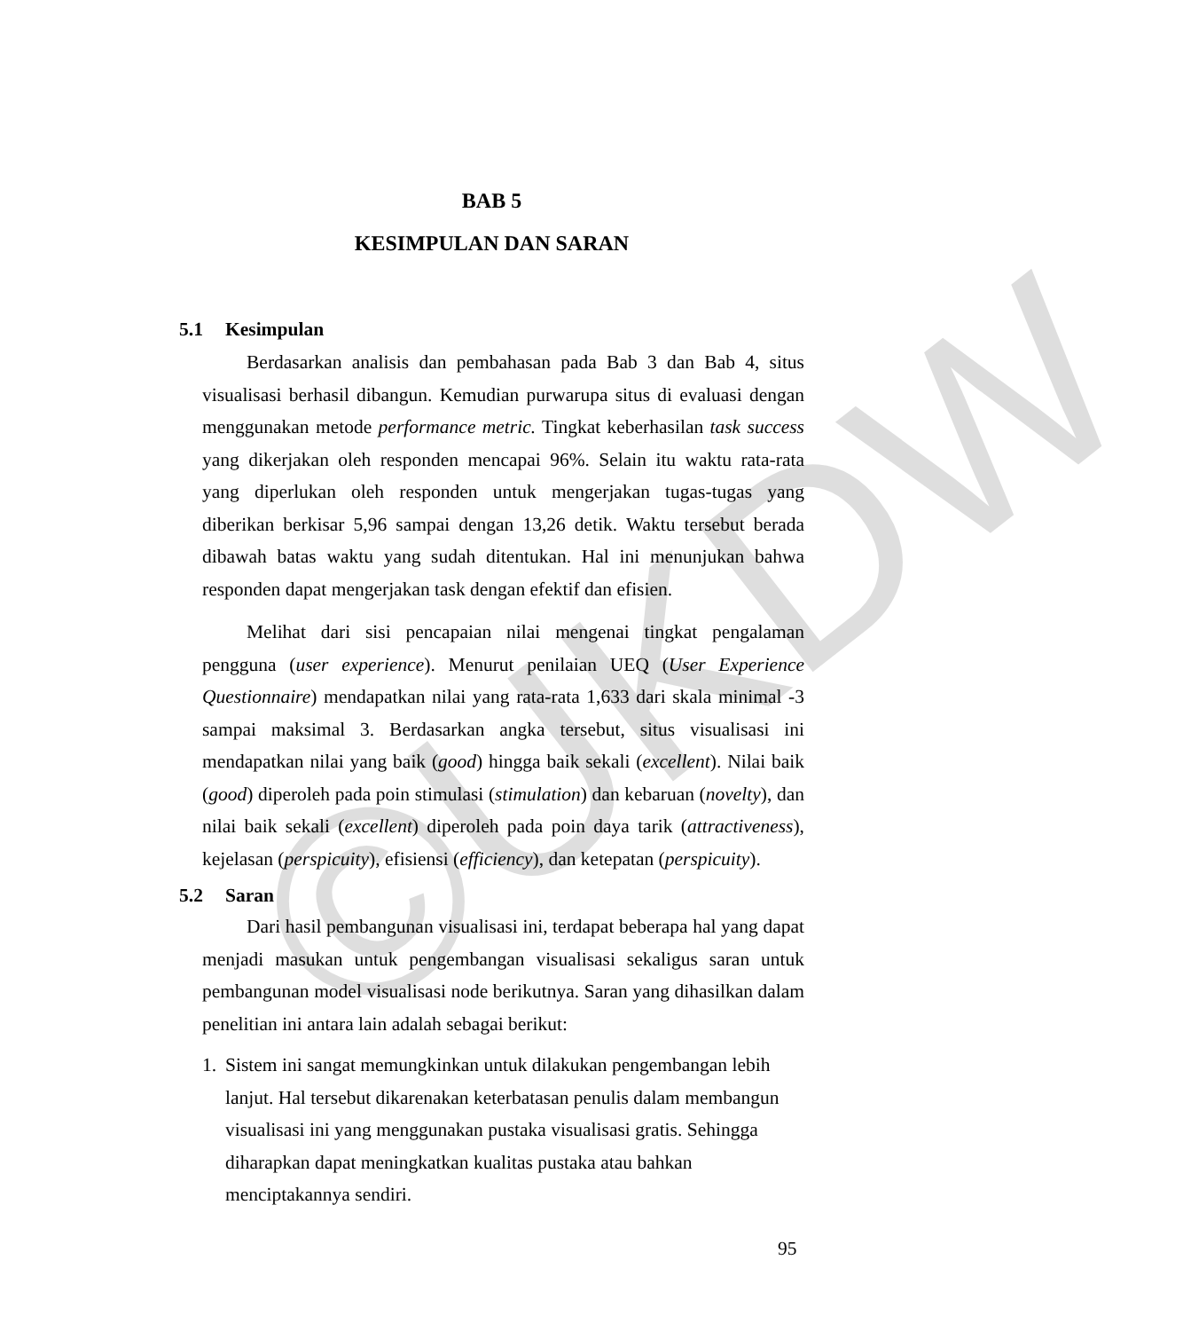©UKDW
BAB 5
KESIMPULAN DAN SARAN
5.1 Kesimpulan
Berdasarkan analisis dan pembahasan pada Bab 3 dan Bab 4, situs visualisasi berhasil dibangun. Kemudian purwarupa situs di evaluasi dengan menggunakan metode performance metric. Tingkat keberhasilan task success yang dikerjakan oleh responden mencapai 96%. Selain itu waktu rata-rata yang diperlukan oleh responden untuk mengerjakan tugas-tugas yang diberikan berkisar 5,96 sampai dengan 13,26 detik. Waktu tersebut berada dibawah batas waktu yang sudah ditentukan. Hal ini menunjukan bahwa responden dapat mengerjakan task dengan efektif dan efisien.
Melihat dari sisi pencapaian nilai mengenai tingkat pengalaman pengguna (user experience). Menurut penilaian UEQ (User Experience Questionnaire) mendapatkan nilai yang rata-rata 1,633 dari skala minimal -3 sampai maksimal 3. Berdasarkan angka tersebut, situs visualisasi ini mendapatkan nilai yang baik (good) hingga baik sekali (excellent). Nilai baik (good) diperoleh pada poin stimulasi (stimulation) dan kebaruan (novelty), dan nilai baik sekali (excellent) diperoleh pada poin daya tarik (attractiveness), kejelasan (perspicuity), efisiensi (efficiency), dan ketepatan (perspicuity).
5.2 Saran
Dari hasil pembangunan visualisasi ini, terdapat beberapa hal yang dapat menjadi masukan untuk pengembangan visualisasi sekaligus saran untuk pembangunan model visualisasi node berikutnya. Saran yang dihasilkan dalam penelitian ini antara lain adalah sebagai berikut:
1. Sistem ini sangat memungkinkan untuk dilakukan pengembangan lebih lanjut. Hal tersebut dikarenakan keterbatasan penulis dalam membangun visualisasi ini yang menggunakan pustaka visualisasi gratis. Sehingga diharapkan dapat meningkatkan kualitas pustaka atau bahkan menciptakannya sendiri.
95